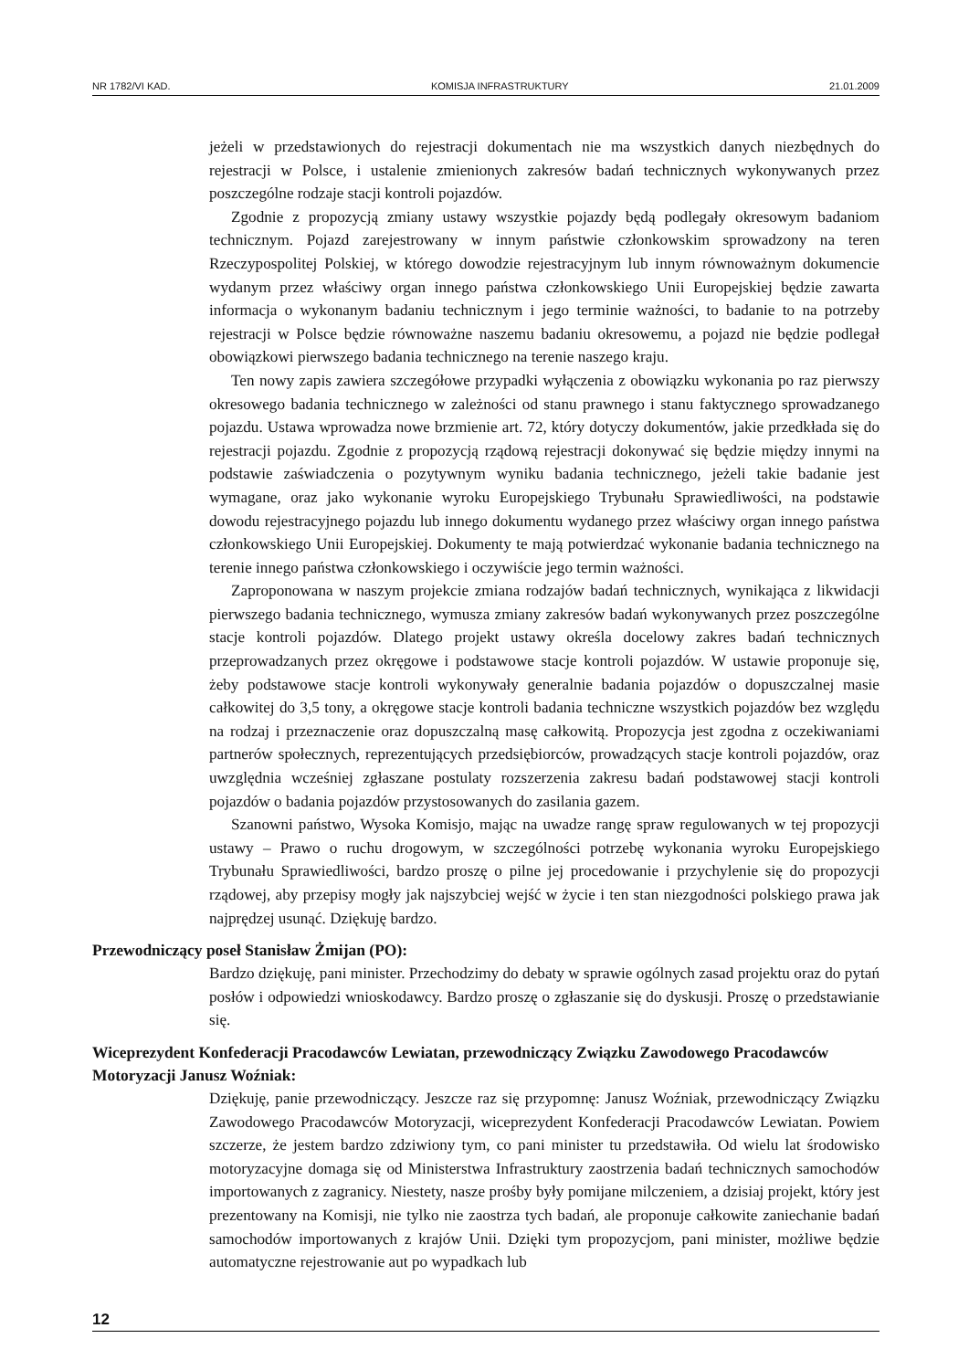NR 1782/VI KAD. KOMISJA INFRASTRUKTURY 21.01.2009
jeżeli w przedstawionych do rejestracji dokumentach nie ma wszystkich danych niezbędnych do rejestracji w Polsce, i ustalenie zmienionych zakresów badań technicznych wykonywanych przez poszczególne rodzaje stacji kontroli pojazdów.
Zgodnie z propozycją zmiany ustawy wszystkie pojazdy będą podlegały okresowym badaniom technicznym. Pojazd zarejestrowany w innym państwie członkowskim sprowadzony na teren Rzeczypospolitej Polskiej, w którego dowodzie rejestracyjnym lub innym równoważnym dokumencie wydanym przez właściwy organ innego państwa członkowskiego Unii Europejskiej będzie zawarta informacja o wykonanym badaniu technicznym i jego terminie ważności, to badanie to na potrzeby rejestracji w Polsce będzie równoważne naszemu badaniu okresowemu, a pojazd nie będzie podlegał obowiązkowi pierwszego badania technicznego na terenie naszego kraju.
Ten nowy zapis zawiera szczegółowe przypadki wyłączenia z obowiązku wykonania po raz pierwszy okresowego badania technicznego w zależności od stanu prawnego i stanu faktycznego sprowadzanego pojazdu. Ustawa wprowadza nowe brzmienie art. 72, który dotyczy dokumentów, jakie przedkłada się do rejestracji pojazdu. Zgodnie z propozycją rządową rejestracji dokonywać się będzie między innymi na podstawie zaświadczenia o pozytywnym wyniku badania technicznego, jeżeli takie badanie jest wymagane, oraz jako wykonanie wyroku Europejskiego Trybunału Sprawiedliwości, na podstawie dowodu rejestracyjnego pojazdu lub innego dokumentu wydanego przez właściwy organ innego państwa członkowskiego Unii Europejskiej. Dokumenty te mają potwierdzać wykonanie badania technicznego na terenie innego państwa członkowskiego i oczywiście jego termin ważności.
Zaproponowana w naszym projekcie zmiana rodzajów badań technicznych, wynikająca z likwidacji pierwszego badania technicznego, wymusza zmiany zakresów badań wykonywanych przez poszczególne stacje kontroli pojazdów. Dlatego projekt ustawy określa docelowy zakres badań technicznych przeprowadzanych przez okręgowe i podstawowe stacje kontroli pojazdów. W ustawie proponuje się, żeby podstawowe stacje kontroli wykonywały generalnie badania pojazdów o dopuszczalnej masie całkowitej do 3,5 tony, a okręgowe stacje kontroli badania techniczne wszystkich pojazdów bez względu na rodzaj i przeznaczenie oraz dopuszczalną masę całkowitą. Propozycja jest zgodna z oczekiwaniami partnerów społecznych, reprezentujących przedsiębiorców, prowadzących stacje kontroli pojazdów, oraz uwzględnia wcześniej zgłaszane postulaty rozszerzenia zakresu badań podstawowej stacji kontroli pojazdów o badania pojazdów przystosowanych do zasilania gazem.
Szanowni państwo, Wysoka Komisjo, mając na uwadze rangę spraw regulowanych w tej propozycji ustawy – Prawo o ruchu drogowym, w szczególności potrzebę wykonania wyroku Europejskiego Trybunału Sprawiedliwości, bardzo proszę o pilne jej procedowanie i przychylenie się do propozycji rządowej, aby przepisy mogły jak najszybciej wejść w życie i ten stan niezgodności polskiego prawa jak najprędzej usunąć. Dziękuję bardzo.
Przewodniczący poseł Stanisław Żmijan (PO):
Bardzo dziękuję, pani minister. Przechodzimy do debaty w sprawie ogólnych zasad projektu oraz do pytań posłów i odpowiedzi wnioskodawcy. Bardzo proszę o zgłaszanie się do dyskusji. Proszę o przedstawianie się.
Wiceprezydent Konfederacji Pracodawców Lewiatan, przewodniczący Związku Zawodowego Pracodawców Motoryzacji Janusz Woźniak:
Dziękuję, panie przewodniczący. Jeszcze raz się przypomnę: Janusz Woźniak, przewodniczący Związku Zawodowego Pracodawców Motoryzacji, wiceprezydent Konfederacji Pracodawców Lewiatan. Powiem szczerze, że jestem bardzo zdziwiony tym, co pani minister tu przedstawiła. Od wielu lat środowisko motoryzacyjne domaga się od Ministerstwa Infrastruktury zaostrzenia badań technicznych samochodów importowanych z zagranicy. Niestety, nasze prośby były pomijane milczeniem, a dzisiaj projekt, który jest prezentowany na Komisji, nie tylko nie zaostrza tych badań, ale proponuje całkowite zaniechanie badań samochodów importowanych z krajów Unii. Dzięki tym propozycjom, pani minister, możliwe będzie automatyczne rejestrowanie aut po wypadkach lub
12